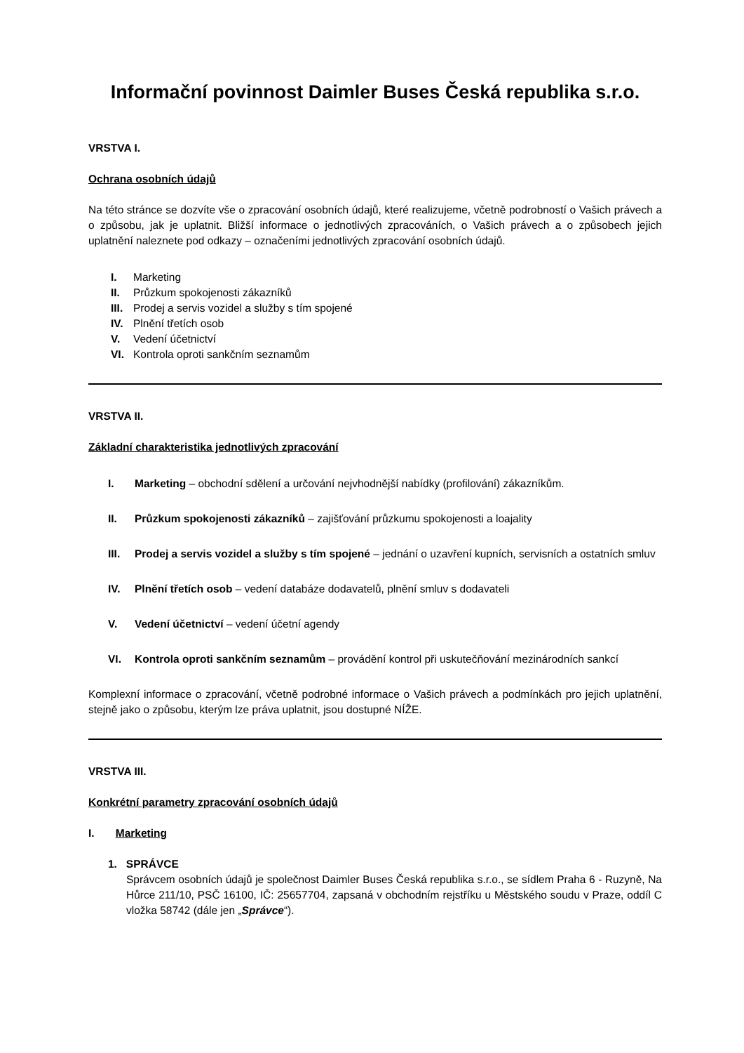Informační povinnost Daimler Buses Česká republika s.r.o.
VRSTVA I.
Ochrana osobních údajů
Na této stránce se dozvíte vše o zpracování osobních údajů, které realizujeme, včetně podrobností o Vašich právech a o způsobu, jak je uplatnit. Bližší informace o jednotlivých zpracováních, o Vašich právech a o způsobech jejich uplatnění naleznete pod odkazy – označeními jednotlivých zpracování osobních údajů.
I. Marketing
II. Průzkum spokojenosti zákazníků
III. Prodej a servis vozidel a služby s tím spojené
IV. Plnění třetích osob
V. Vedení účetnictví
VI. Kontrola oproti sankčním seznamům
VRSTVA II.
Základní charakteristika jednotlivých zpracování
I. Marketing – obchodní sdělení a určování nejvhodnější nabídky (profilování) zákazníkům.
II. Průzkum spokojenosti zákazníků – zajišťování průzkumu spokojenosti a loajality
III. Prodej a servis vozidel a služby s tím spojené – jednání o uzavření kupních, servisních a ostatních smluv
IV. Plnění třetích osob – vedení databáze dodavatelů, plnění smluv s dodavateli
V. Vedení účetnictví – vedení účetní agendy
VI. Kontrola oproti sankčním seznamům – provádění kontrol při uskutečňování mezinárodních sankcí
Komplexní informace o zpracování, včetně podrobné informace o Vašich právech a podmínkách pro jejich uplatnění, stejně jako o způsobu, kterým lze práva uplatnit, jsou dostupné NÍŽE.
VRSTVA III.
Konkrétní parametry zpracování osobních údajů
I. Marketing
1. SPRÁVCE
Správcem osobních údajů je společnost Daimler Buses Česká republika s.r.o., se sídlem Praha 6 - Ruzyně, Na Hůrce 211/10, PSČ 16100, IČ: 25657704, zapsaná v obchodním rejstříku u Městského soudu v Praze, oddíl C vložka 58742 (dále jen „Správce“).